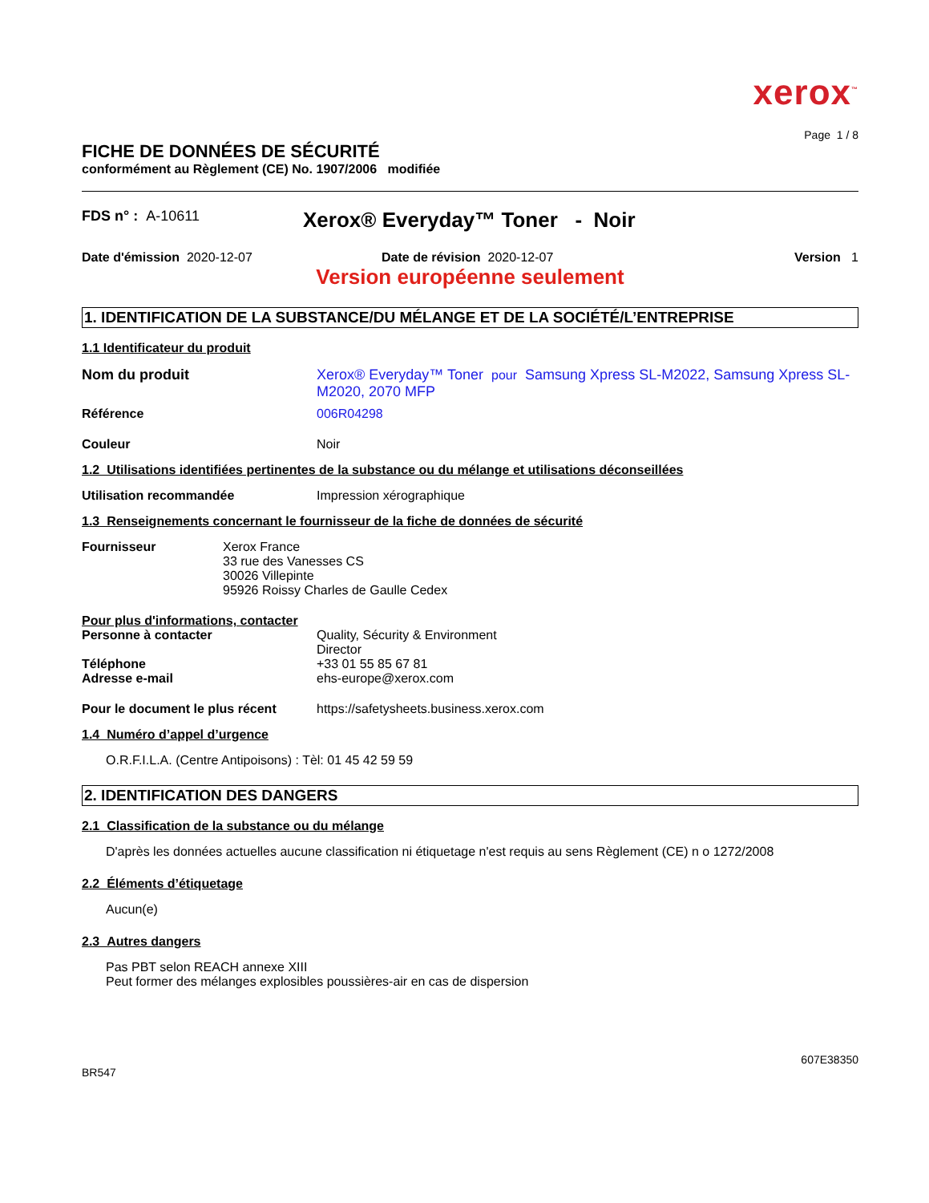xerox<sup>™</sup>
Page 1 / 8
FICHE DE DONNÉES DE SÉCURITÉ
conformément au Règlement (CE) No. 1907/2006 modifiée
FDS n° : A-10611
Xerox® Everyday™ Toner - Noir
Date d'émission 2020-12-07 Date de révision 2020-12-07 Version 1
Version européenne seulement
1. IDENTIFICATION DE LA SUBSTANCE/DU MÉLANGE ET DE LA SOCIÉTÉ/L’ENTREPRISE
1.1 Identificateur du produit
Nom du produit Xerox® Everyday™ Toner pour Samsung Xpress SL-M2022, Samsung Xpress SL-M2020, 2070 MFP
Référence 006R04298
Couleur Noir
1.2 Utilisations identifiées pertinentes de la substance ou du mélange et utilisations déconseillées
Utilisation recommandée Impression xérographique
1.3 Renseignements concernant le fournisseur de la fiche de données de sécurité
Fournisseur Xerox France
33 rue des Vanesses CS
30026 Villepinte
95926 Roissy Charles de Gaulle Cedex
Pour plus d'informations, contacter
Personne à contacter Quality, Sécurity & Environment
Director
Téléphone +33 01 55 85 67 81
Adresse e-mail ehs-europe@xerox.com
Pour le document le plus récent
https://safetysheets.business.xerox.com
1.4 Numéro d’appel d’urgence
O.R.F.I.L.A. (Centre Antipoisons) : Tèl: 01 45 42 59 59
2. IDENTIFICATION DES DANGERS
2.1 Classification de la substance ou du mélange
D'après les données actuelles aucune classification ni étiquetage n'est requis au sens Règlement (CE) n o 1272/2008
2.2 Éléments d’étiquetage
Aucun(e)
2.3 Autres dangers
Pas PBT selon REACH annexe XIII
Peut former des mélanges explosibles poussières-air en cas de dispersion
607E38350
BR547